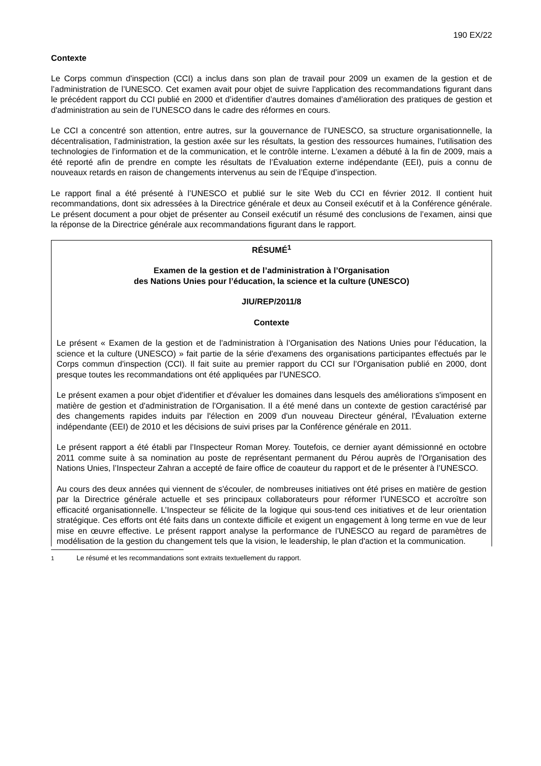190 EX/22
Contexte
Le Corps commun d'inspection (CCI) a inclus dans son plan de travail pour 2009 un examen de la gestion et de l’administration de l’UNESCO. Cet examen avait pour objet de suivre l'application des recommandations figurant dans le précédent rapport du CCI publié en 2000 et d’identifier d’autres domaines d’amélioration des pratiques de gestion et d'administration au sein de l’UNESCO dans le cadre des réformes en cours.
Le CCI a concentré son attention, entre autres, sur la gouvernance de l’UNESCO, sa structure organisationnelle, la décentralisation, l’administration, la gestion axée sur les résultats, la gestion des ressources humaines, l’utilisation des technologies de l’information et de la communication, et le contrôle interne. L’examen a débuté à la fin de 2009, mais a été reporté afin de prendre en compte les résultats de l’Évaluation externe indépendante (EEI), puis a connu de nouveaux retards en raison de changements intervenus au sein de l’Équipe d’inspection.
Le rapport final a été présenté à l’UNESCO et publié sur le site Web du CCI en février 2012. Il contient huit recommandations, dont six adressées à la Directrice générale et deux au Conseil exécutif et à la Conférence générale. Le présent document a pour objet de présenter au Conseil exécutif un résumé des conclusions de l’examen, ainsi que la réponse de la Directrice générale aux recommandations figurant dans le rapport.
RÉSUMÉ<sup>1</sup>
Examen de la gestion et de l’administration à l’Organisation
des Nations Unies pour l’éducation, la science et la culture (UNESCO)
JIU/REP/2011/8
Contexte
Le présent « Examen de la gestion et de l’administration à l’Organisation des Nations Unies pour l’éducation, la science et la culture (UNESCO) » fait partie de la série d'examens des organisations participantes effectués par le Corps commun d'inspection (CCI). Il fait suite au premier rapport du CCI sur l’Organisation publié en 2000, dont presque toutes les recommandations ont été appliquées par l’UNESCO.
Le présent examen a pour objet d'identifier et d'évaluer les domaines dans lesquels des améliorations s'imposent en matière de gestion et d'administration de l'Organisation. Il a été mené dans un contexte de gestion caractérisé par des changements rapides induits par l'élection en 2009 d'un nouveau Directeur général, l'Évaluation externe indépendante (EEI) de 2010 et les décisions de suivi prises par la Conférence générale en 2011.
Le présent rapport a été établi par l’Inspecteur Roman Morey. Toutefois, ce dernier ayant démissionné en octobre 2011 comme suite à sa nomination au poste de représentant permanent du Pérou auprès de l'Organisation des Nations Unies, l’Inspecteur Zahran a accepté de faire office de coauteur du rapport et de le présenter à l’UNESCO.
Au cours des deux années qui viennent de s'écouler, de nombreuses initiatives ont été prises en matière de gestion par la Directrice générale actuelle et ses principaux collaborateurs pour réformer l’UNESCO et accroître son efficacité organisationnelle. L’Inspecteur se félicite de la logique qui sous-tend ces initiatives et de leur orientation stratégique. Ces efforts ont été faits dans un contexte difficile et exigent un engagement à long terme en vue de leur mise en œuvre effective. Le présent rapport analyse la performance de l'UNESCO au regard de paramètres de modélisation de la gestion du changement tels que la vision, le leadership, le plan d'action et la communication.
<sup>1</sup> Le résumé et les recommandations sont extraits textuellement du rapport.